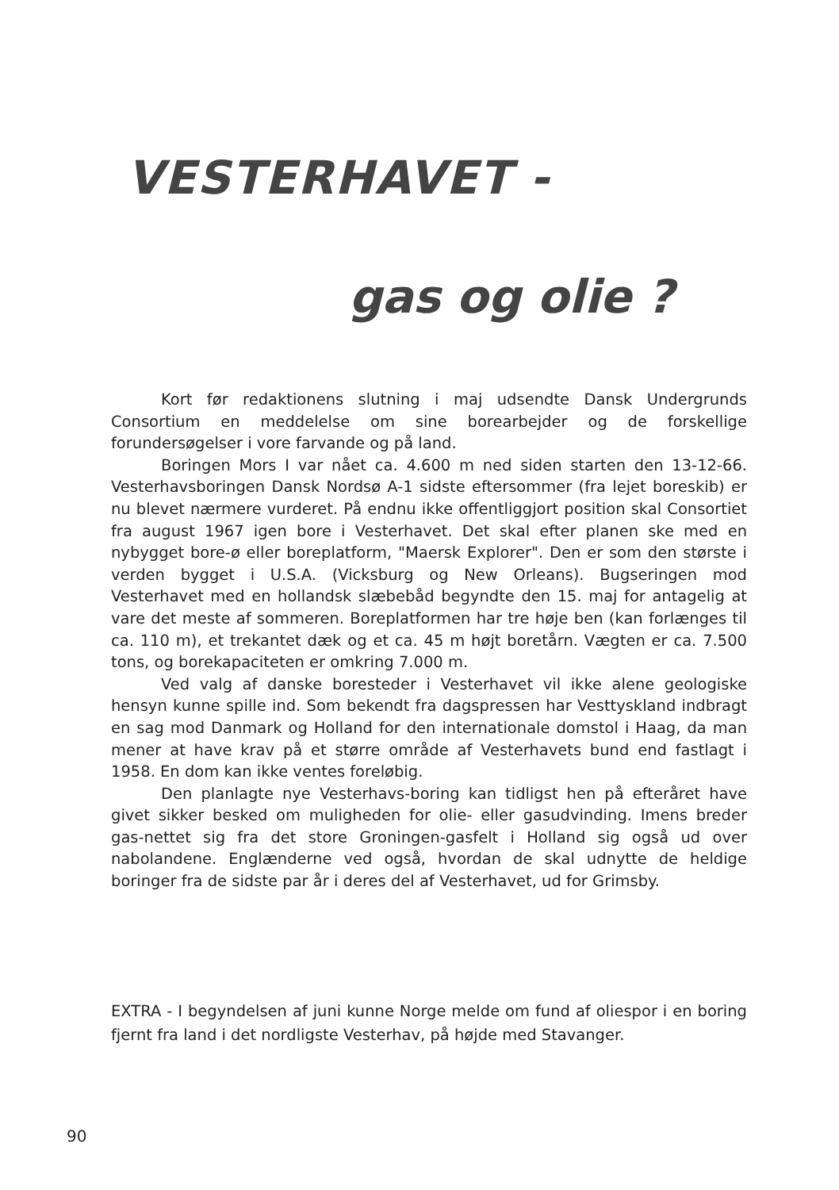VESTERHAVET -
gas og olie ?
Kort før redaktionens slutning i maj udsendte Dansk Undergrunds Consortium en meddelelse om sine borearbejder og de forskellige forundersøgelser i vore farvande og på land.
Boringen Mors I var nået ca. 4.600 m ned siden starten den 13-12-66. Vesterhavsboringen Dansk Nordsø A-1 sidste eftersommer (fra lejet boreskib) er nu blevet nærmere vurderet. På endnu ikke offentliggjort position skal Consortiet fra august 1967 igen bore i Vesterhavet. Det skal efter planen ske med en nybygget bore-ø eller boreplatform, "Maersk Explorer". Den er som den største i verden bygget i U.S.A. (Vicksburg og New Orleans). Bugseringen mod Vesterhavet med en hollandsk slæbebåd begyndte den 15. maj for antagelig at vare det meste af sommeren. Boreplatformen har tre høje ben (kan forlænges til ca. 110 m), et trekantet dæk og et ca. 45 m højt boretårn. Vægten er ca. 7.500 tons, og borekapaciteten er omkring 7.000 m.
Ved valg af danske boresteder i Vesterhavet vil ikke alene geologiske hensyn kunne spille ind. Som bekendt fra dagspressen har Vesttyskland indbragt en sag mod Danmark og Holland for den internationale domstol i Haag, da man mener at have krav på et større område af Vesterhavets bund end fastlagt i 1958. En dom kan ikke ventes foreløbig.
Den planlagte nye Vesterhavs-boring kan tidligst hen på efteråret have givet sikker besked om muligheden for olie- eller gasudvinding. Imens breder gas-nettet sig fra det store Groningen-gasfelt i Holland sig også ud over nabolandene. Englænderne ved også, hvordan de skal udnytte de heldige boringer fra de sidste par år i deres del af Vesterhavet, ud for Grimsby.
EXTRA - I begyndelsen af juni kunne Norge melde om fund af oliespor i en boring fjernt fra land i det nordligste Vesterhav, på højde med Stavanger.
90